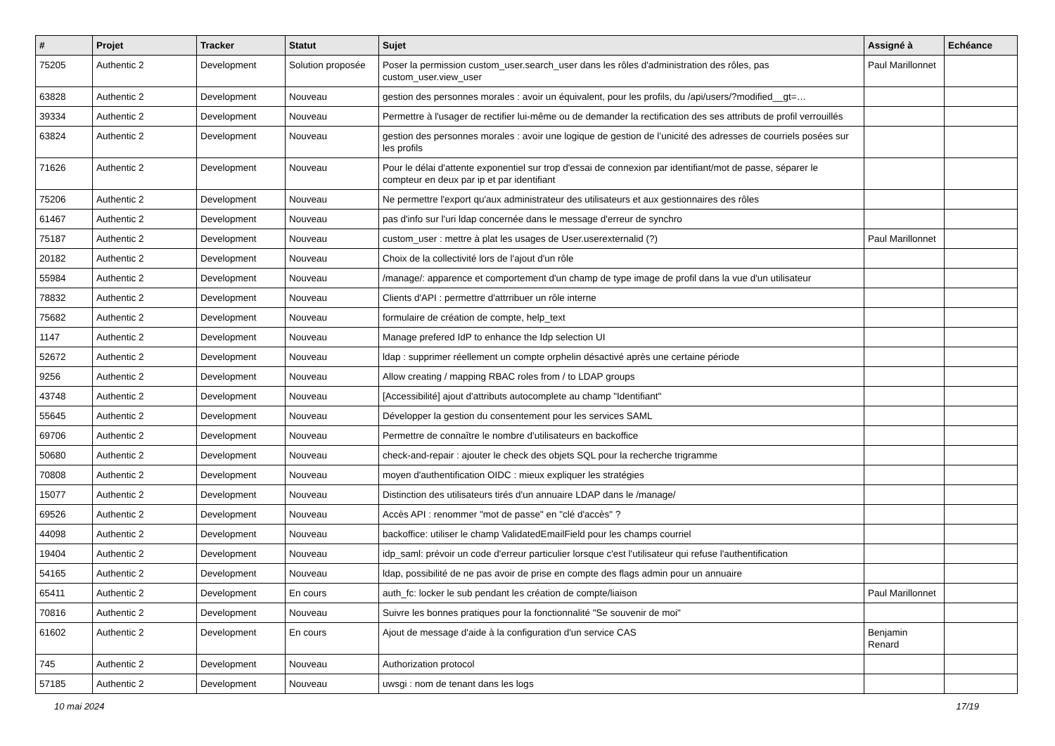| # | Projet | Tracker | Statut | Sujet | Assigné à | Echéance |
| --- | --- | --- | --- | --- | --- | --- |
| 75205 | Authentic 2 | Development | Solution proposée | Poser la permission custom_user.search_user dans les rôles d'administration des rôles, pas custom_user.view_user | Paul Marillonnet | |
| 63828 | Authentic 2 | Development | Nouveau | gestion des personnes morales : avoir un équivalent, pour les profils, du /api/users/?modified__gt=… | | |
| 39334 | Authentic 2 | Development | Nouveau | Permettre à l'usager de rectifier lui-même ou de demander la rectification des ses attributs de profil verrouillés | | |
| 63824 | Authentic 2 | Development | Nouveau | gestion des personnes morales : avoir une logique de gestion de l’unicité des adresses de courriels posées sur les profils | | |
| 71626 | Authentic 2 | Development | Nouveau | Pour le délai d'attente exponentiel sur trop d'essai de connexion par identifiant/mot de passe, séparer le compteur en deux par ip et par identifiant | | |
| 75206 | Authentic 2 | Development | Nouveau | Ne permettre l'export qu'aux administrateur des utilisateurs et aux gestionnaires des rôles | | |
| 61467 | Authentic 2 | Development | Nouveau | pas d'info sur l'uri ldap concernée dans le message d'erreur de synchro | | |
| 75187 | Authentic 2 | Development | Nouveau | custom_user : mettre à plat les usages de User.userexternalid (?) | Paul Marillonnet | |
| 20182 | Authentic 2 | Development | Nouveau | Choix de la collectivité lors de l'ajout d'un rôle | | |
| 55984 | Authentic 2 | Development | Nouveau | /manage/: apparence et comportement d'un champ de type image de profil dans la vue d'un utilisateur | | |
| 78832 | Authentic 2 | Development | Nouveau | Clients d'API : permettre d'attrribuer un rôle interne | | |
| 75682 | Authentic 2 | Development | Nouveau | formulaire de création de compte, help_text | | |
| 1147 | Authentic 2 | Development | Nouveau | Manage prefered IdP to enhance the Idp selection UI | | |
| 52672 | Authentic 2 | Development | Nouveau | ldap : supprimer réellement un compte orphelin désactivé après une certaine période | | |
| 9256 | Authentic 2 | Development | Nouveau | Allow creating / mapping RBAC roles from / to LDAP groups | | |
| 43748 | Authentic 2 | Development | Nouveau | [Accessibilité] ajout d'attributs autocomplete au champ "Identifiant" | | |
| 55645 | Authentic 2 | Development | Nouveau | Développer la gestion du consentement pour les services SAML | | |
| 69706 | Authentic 2 | Development | Nouveau | Permettre de connaître le nombre d'utilisateurs en backoffice | | |
| 50680 | Authentic 2 | Development | Nouveau | check-and-repair : ajouter le check des objets SQL pour la recherche trigramme | | |
| 70808 | Authentic 2 | Development | Nouveau | moyen d'authentification OIDC : mieux expliquer les stratégies | | |
| 15077 | Authentic 2 | Development | Nouveau | Distinction des utilisateurs tirés d'un annuaire LDAP dans le /manage/ | | |
| 69526 | Authentic 2 | Development | Nouveau | Accès API : renommer "mot de passe" en "clé d'accès" ? | | |
| 44098 | Authentic 2 | Development | Nouveau | backoffice: utiliser le champ ValidatedEmailField pour les champs courriel | | |
| 19404 | Authentic 2 | Development | Nouveau | idp_saml: prévoir un code d'erreur particulier lorsque c'est l'utilisateur qui refuse l'authentification | | |
| 54165 | Authentic 2 | Development | Nouveau | ldap, possibilité de ne pas avoir de prise en compte des flags admin pour un annuaire | | |
| 65411 | Authentic 2 | Development | En cours | auth_fc: locker le sub pendant les création de compte/liaison | Paul Marillonnet | |
| 70816 | Authentic 2 | Development | Nouveau | Suivre les bonnes pratiques pour la fonctionnalité "Se souvenir de moi" | | |
| 61602 | Authentic 2 | Development | En cours | Ajout de message d'aide à la configuration d'un service CAS | Benjamin Renard | |
| 745 | Authentic 2 | Development | Nouveau | Authorization protocol | | |
| 57185 | Authentic 2 | Development | Nouveau | uwsgi : nom de tenant dans les logs | | |
10 mai 2024 17/19